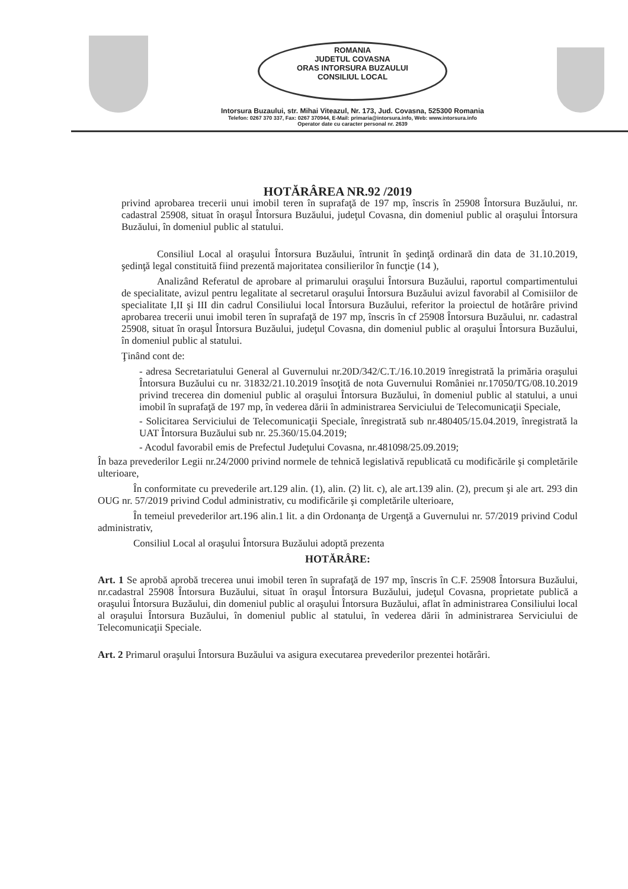ROMANIA
JUDETUL COVASNA
ORAS INTORSURA BUZAULUI
CONSILIUL LOCAL
Intorsura Buzaului, str. Mihai Viteazul, Nr. 173, Jud. Covasna, 525300 Romania
Telefon: 0267 370 337, Fax: 0267 370944, E-Mail: primaria@intorsura.info, Web: www.intorsura.info
Operator date cu caracter personal nr. 2639
HOTĂRÂREA NR.92 /2019
privind aprobarea trecerii unui imobil teren în suprafaţă de 197 mp, înscris în 25908 Întorsura Buzăului, nr. cadastral 25908, situat în oraşul Întorsura Buzăului, judeţul Covasna, din domeniul public al oraşului Întorsura Buzăului, în domeniul public al statului.
Consiliul Local al oraşului Întorsura Buzăului, întrunit în şedinţă ordinară din data de 31.10.2019, şedinţă legal constituită fiind prezentă majoritatea consilierilor în funcţie (14 ),
Analizând Referatul de aprobare al primarului oraşului Întorsura Buzăului, raportul compartimentului de specialitate, avizul pentru legalitate al secretarul oraşului Întorsura Buzăului avizul favorabil al Comisiilor de specialitate I,II şi III din cadrul Consiliului local Întorsura Buzăului, referitor la proiectul de hotărâre privind aprobarea trecerii unui imobil teren în suprafaţă de 197 mp, înscris în cf 25908 Întorsura Buzăului, nr. cadastral 25908, situat în oraşul Întorsura Buzăului, judeţul Covasna, din domeniul public al oraşului Întorsura Buzăului, în domeniul public al statului.
Ţinând cont de:
- adresa Secretariatului General al Guvernului nr.20D/342/C.T./16.10.2019 înregistrată la primăria oraşului Întorsura Buzăului cu nr. 31832/21.10.2019 însoţită de nota Guvernului României nr.17050/TG/08.10.2019 privind trecerea din domeniul public al oraşului Întorsura Buzăului, în domeniul public al statului, a unui imobil în suprafaţă de 197 mp, în vederea dării în administrarea Serviciului de Telecomunicaţii Speciale,
- Solicitarea Serviciului de Telecomunicaţii Speciale, înregistrată sub nr.480405/15.04.2019, înregistrată la UAT Întorsura Buzăului sub nr. 25.360/15.04.2019;
- Acodul favorabil emis de Prefectul Judeţului Covasna, nr.481098/25.09.2019;
În baza prevederilor Legii nr.24/2000 privind normele de tehnică legislativă republicată cu modificările şi completările ulterioare,
În conformitate cu prevederile art.129 alin. (1), alin. (2) lit. c), ale art.139 alin. (2), precum şi ale art. 293 din OUG nr. 57/2019 privind Codul administrativ, cu modificările şi completările ulterioare,
În temeiul prevederilor art.196 alin.1 lit. a din Ordonanţa de Urgenţă a Guvernului nr. 57/2019 privind Codul administrativ,
Consiliul Local al oraşului Întorsura Buzăului adoptă prezenta
HOTĂRÂRE:
Art. 1 Se aprobă aprobă trecerea unui imobil teren în suprafaţă de 197 mp, înscris în C.F. 25908 Întorsura Buzăului, nr.cadastral 25908 Întorsura Buzăului, situat în oraşul Întorsura Buzăului, judeţul Covasna, proprietate publică a oraşului Întorsura Buzăului, din domeniul public al oraşului Întorsura Buzăului, aflat în administrarea Consiliului local al oraşului Întorsura Buzăului, în domeniul public al statului, în vederea dării în administrarea Serviciului de Telecomunicaţii Speciale.
Art. 2 Primarul oraşului Întorsura Buzăului va asigura executarea prevederilor prezentei hotărâri.